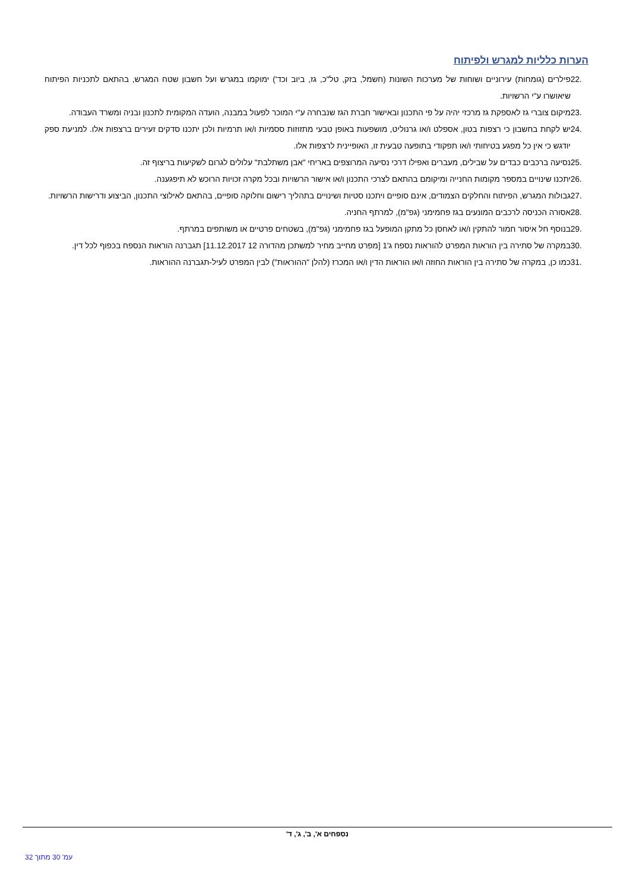הערות כלליות למגרש ולפיתוח
22. פילרים (גומחות) עירוניים ושוחות של מערכות השונות (חשמל, בזק, טל"כ, גז, ביוב וכד') ימוקמו במגרש ועל חשבון שטח המגרש, בהתאם לתכניות הפיתוח שיאושרו ע"י הרשויות.
23. מיקום צוברי גז לאספקת גז מרכזי יהיה על פי התכנון ובאישור חברת הגז שנבחרה ע"י המוכר לפעול במבנה, הועדה המקומית לתכנון ובניה ומשרד העבודה.
24. יש לקחת בחשבון כי רצפות בטון, אספלט ו/או גרנוליט, מושפעות באופן טבעי מתזוזות ססמיות ו/או תרמיות ולכן יתכנו סדקים זעירים ברצפות אלו. למניעת ספק יודגש כי אין כל מפגע בטיחותי ו/או תפקודי בתופעה טבעית זו, האופיינית לרצפות אלו.
25. נסיעה ברכבים כבדים על שבילים, מעברים ואפילו דרכי נסיעה המרוצפים באריחי "אבן משתלבת" עלולים לגרום לשקיעות בריצוף זה.
26. יתכנו שינויים במספר מקומות החנייה ומיקומם בהתאם לצרכי התכנון ו/או אישור הרשויות ובכל מקרה זכויות הרוכש לא תיפגענה.
27. גבולות המגרש, הפיתוח והחלקים הצמודים, אינם סופיים ויתכנו סטיות ושינויים בתהליך רישום וחלוקה סופיים, בהתאם לאילוצי התכנון, הביצוע ודרישות הרשויות.
28. אסורה הכניסה לרכבים המונעים בגז פחמימני (גפ"מ), למרתף החניה.
29. בנוסף חל איסור חמור להתקין ו/או לאחסן כל מתקן המופעל בגז פחמימני (גפ"מ), בשטחים פרטיים או משותפים במרתף.
30. במקרה של סתירה בין הוראות המפרט להוראות נספח ג'1 [מפרט מחייב מחיר למשתכן מהדורה 12 11.12.2017] תגברנה הוראות הנספח בכפוף לכל דין.
31. כמו כן, במקרה של סתירה בין הוראות החוזה ו/או הוראות הדין ו/או המכרז (להלן "ההוראות") לבין המפרט לעיל-תגברנה ההוראות.
נספחים א', ב', ג', ד'
עמ' 30 מתוך 32